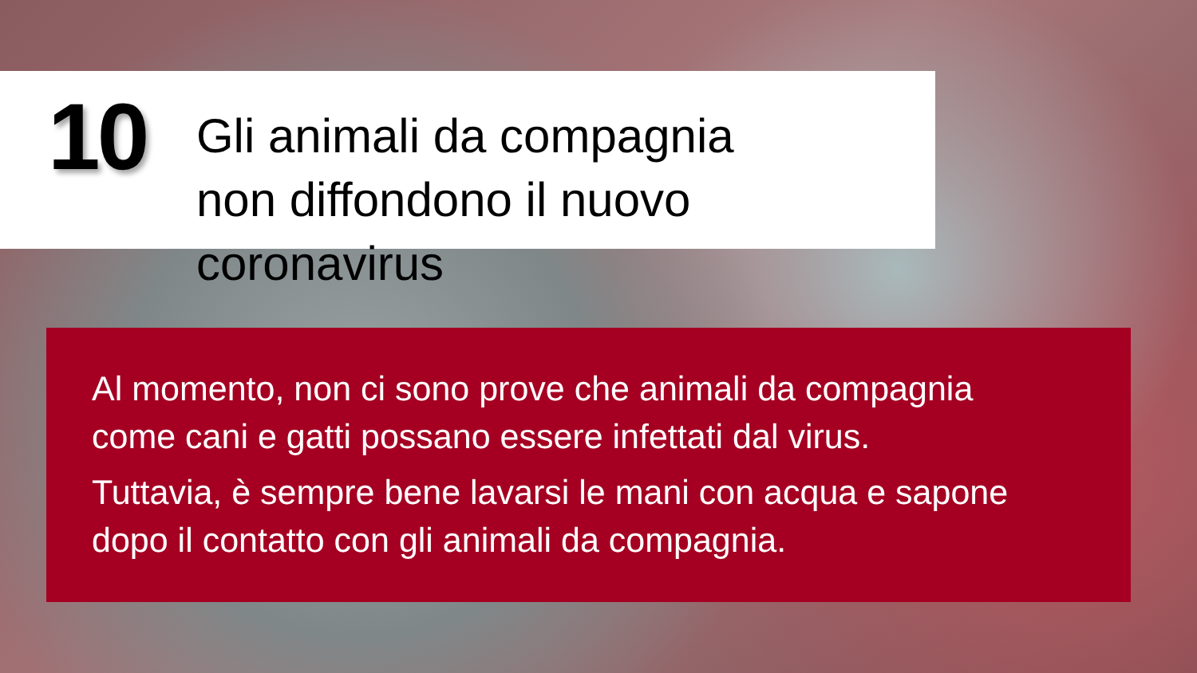10
Gli animali da compagnia
non diffondono il nuovo coronavirus
Al momento, non ci sono prove che animali da compagnia
come cani e gatti possano essere infettati dal virus.
Tuttavia, è sempre bene lavarsi le mani con acqua e sapone
dopo il contatto con gli animali da compagnia.